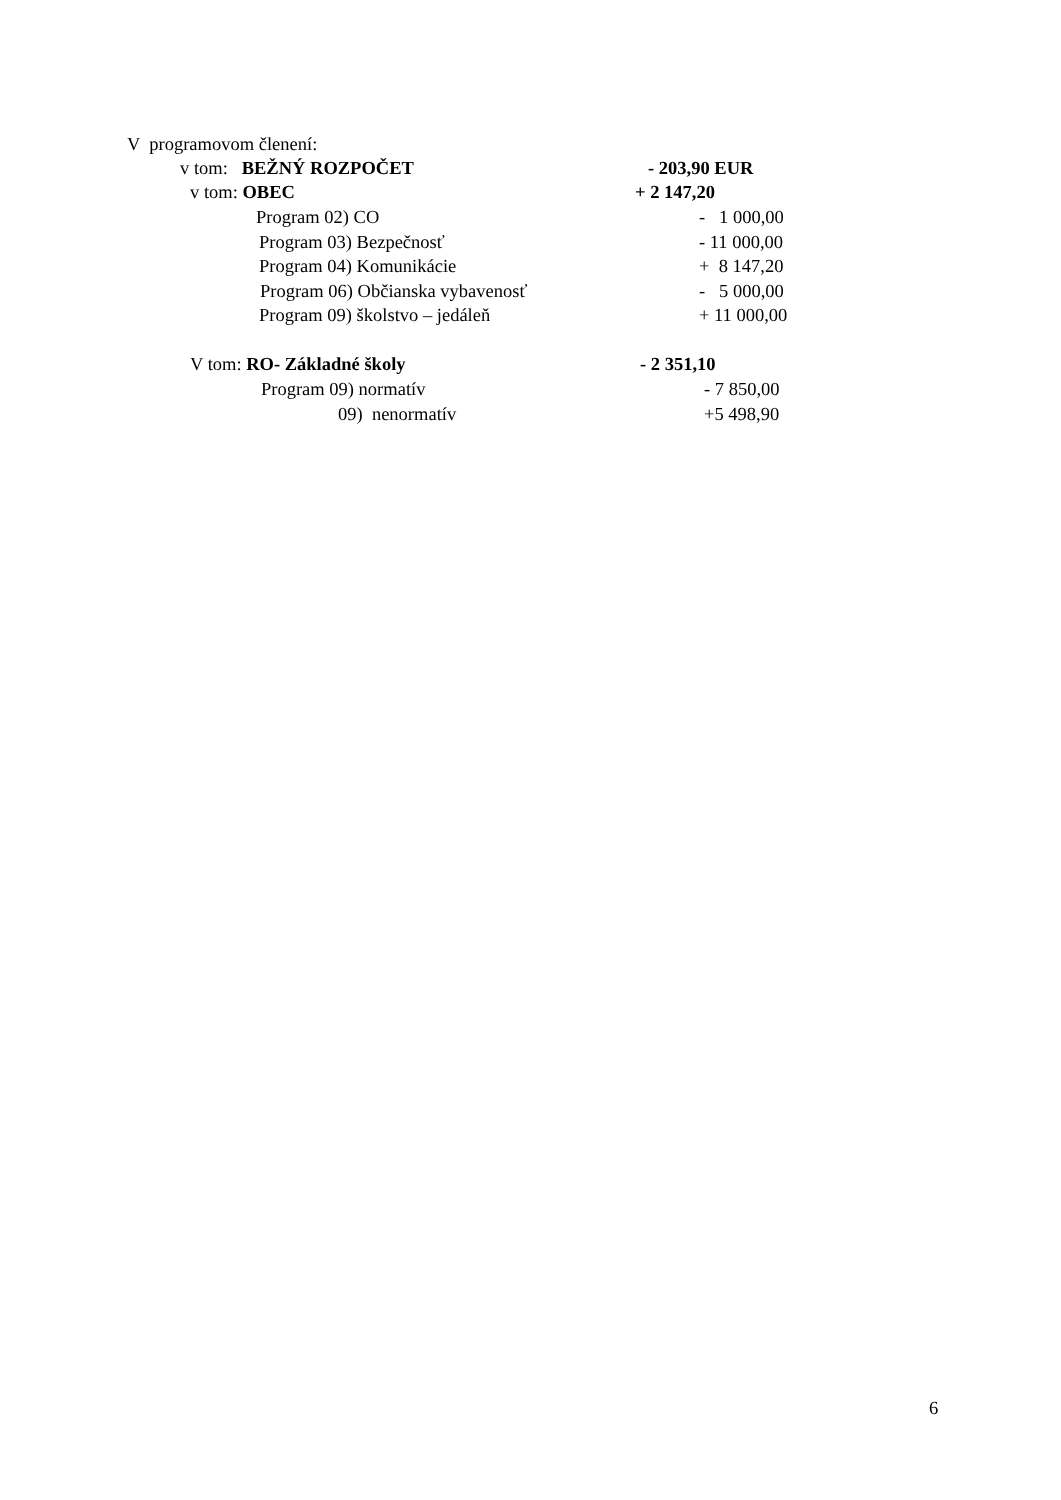V programovom členení:
v tom: BEŽNÝ ROZPOČET
- 203,90 EUR
v tom: OBEC
+ 2 147,20
Program 02) CO
- 1 000,00
Program 03) Bezpečnosť
- 11 000,00
Program 04) Komunikácie
+ 8 147,20
Program 06) Občianska vybavenosť
- 5 000,00
Program 09) školstvo – jedáleň
+ 11 000,00
V tom: RO- Základné školy
- 2 351,10
Program 09) normatív
- 7 850,00
09) nenormatív
+5 498,90
6